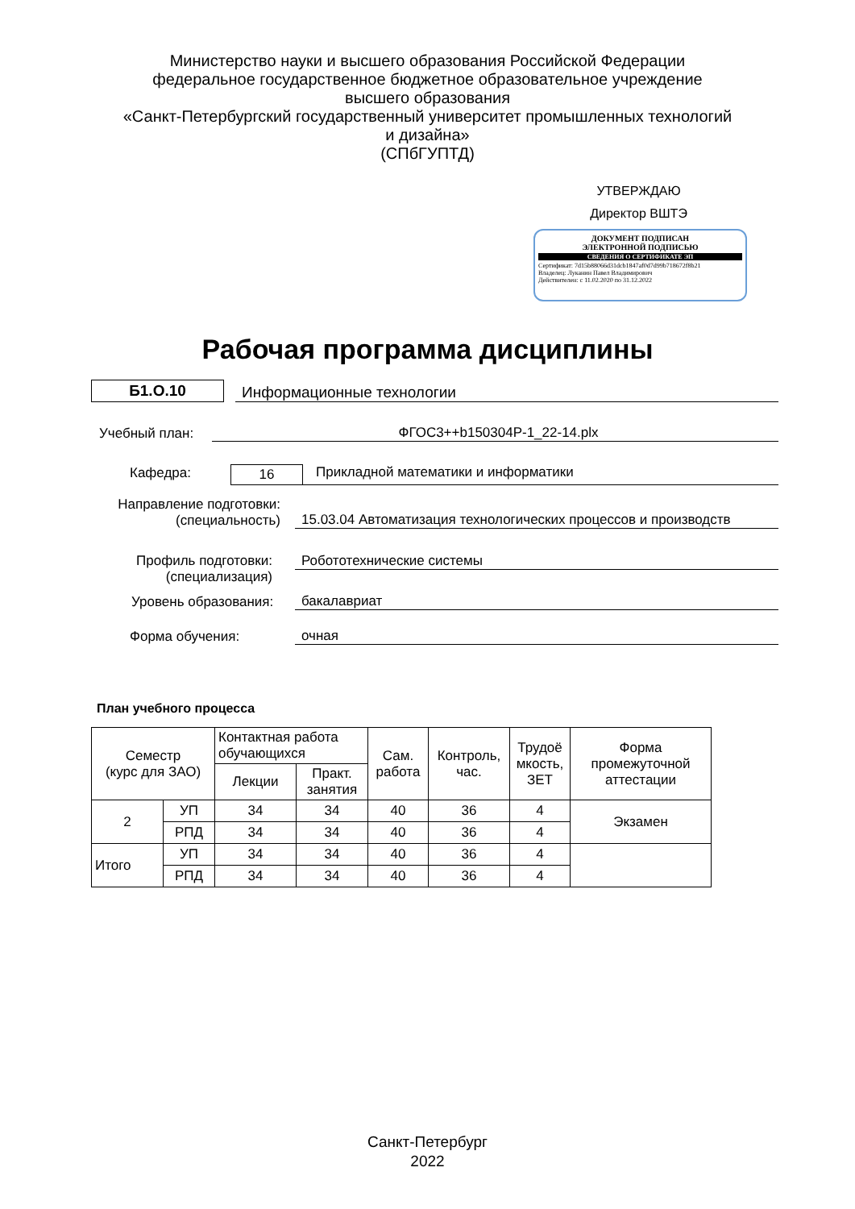Министерство науки и высшего образования Российской Федерации
федеральное государственное бюджетное образовательное учреждение
высшего образования
«Санкт-Петербургский государственный университет промышленных технологий и дизайна»
(СПбГУПТД)
УТВЕРЖДАЮ
Директор ВШТЭ
ДОКУМЕНТ ПОДПИСАН
ЭЛЕКТРОННОЙ ПОДПИСЬЮ
СВЕДЕНИЯ О СЕРТИФИКАТЕ ЭП
Сертификат: 7d15b88066d31dcb1847af0d7d99b718672f8b21
Владелец: Луканин Павел Владимирович
Действителен: с 11.02.2020 по 31.12.2022
Рабочая программа дисциплины
Б1.О.10
Информационные технологии
Учебный план:
ФГОС3++b150304Р-1_22-14.plx
Кафедра:
16
Прикладной математики и информатики
Направление подготовки:
(специальность)
15.03.04 Автоматизация технологических процессов и производств
Профиль подготовки:
(специализация)
Робототехнические системы
Уровень образования:
бакалавриат
Форма обучения:
очная
План учебного процесса
| Семестр (курс для ЗАО) | | Контактная работа обучающихся | | Сам. работа | Контроль, час. | Трудоё мкость, ЗЕТ | Форма промежуточной аттестации |
| --- | --- | --- | --- | --- | --- | --- | --- |
| | | Лекции | Практ. занятия | | | | |
| 2 | УП | 34 | 34 | 40 | 36 | 4 | Экзамен |
| | РПД | 34 | 34 | 40 | 36 | 4 | |
| Итого | УП | 34 | 34 | 40 | 36 | 4 | |
| | РПД | 34 | 34 | 40 | 36 | 4 | |
Санкт-Петербург
2022